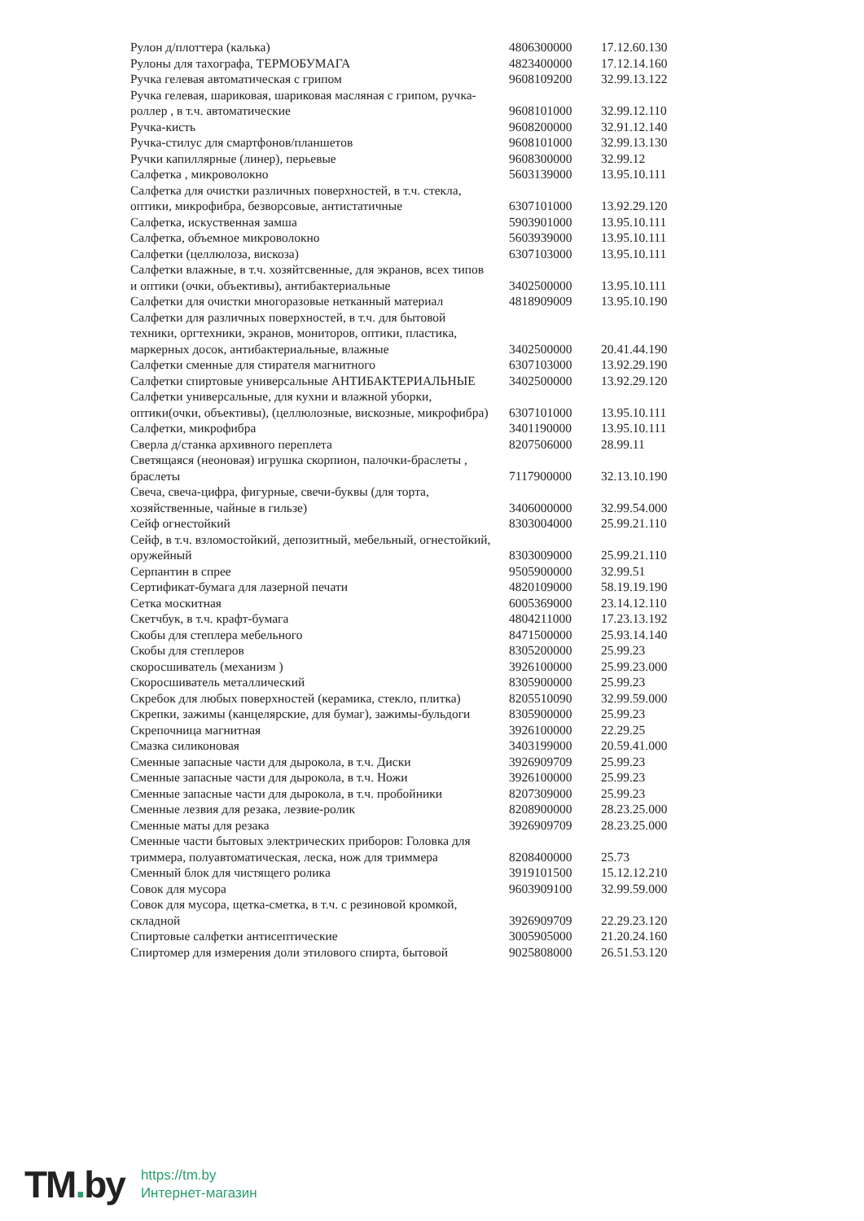| Рулон д/плоттера (калька) | 4806300000 | 17.12.60.130 |
| Рулоны для тахографа, ТЕРМОБУМАГА | 4823400000 | 17.12.14.160 |
| Ручка гелевая автоматическая с грипом | 9608109200 | 32.99.13.122 |
| Ручка гелевая, шариковая, шариковая масляная с грипом, ручка-роллер , в т.ч. автоматические | 9608101000 | 32.99.12.110 |
| Ручка-кисть | 9608200000 | 32.91.12.140 |
| Ручка-стилус для смартфонов/планшетов | 9608101000 | 32.99.13.130 |
| Ручки капиллярные (линер), перьевые | 9608300000 | 32.99.12 |
| Салфетка , микроволокно | 5603139000 | 13.95.10.111 |
| Салфетка для очистки различных поверхностей, в т.ч. стекла, оптики, микрофибра, безворсовые, антистатичные | 6307101000 | 13.92.29.120 |
| Салфетка, искуственная замша | 5903901000 | 13.95.10.111 |
| Салфетка, объемное микроволокно | 5603939000 | 13.95.10.111 |
| Салфетки (целлюлоза, вискоза) | 6307103000 | 13.95.10.111 |
| Салфетки влажные, в т.ч. хозяйтсвенные, для экранов, всех типов и оптики (очки, объективы), антибактериальные | 3402500000 | 13.95.10.111 |
| Салфетки для очистки многоразовые нетканный материал | 4818909009 | 13.95.10.190 |
| Салфетки для различных поверхностей, в т.ч. для бытовой техники, оргтехники, экранов, мониторов, оптики, пластика, маркерных досок, антибактериальные, влажные | 3402500000 | 20.41.44.190 |
| Салфетки сменные для стирателя магнитного | 6307103000 | 13.92.29.190 |
| Салфетки спиртовые универсальные АНТИБАКТЕРИАЛЬНЫЕ | 3402500000 | 13.92.29.120 |
| Салфетки универсальные, для кухни и влажной уборки, оптики(очки, объективы), (целлюлозные, вискозные, микрофибра) | 6307101000 | 13.95.10.111 |
| Салфетки, микрофибра | 3401190000 | 13.95.10.111 |
| Сверла д/станка архивного переплета | 8207506000 | 28.99.11 |
| Светящаяся (неоновая) игрушка скорпион, палочки-браслеты , браслеты | 7117900000 | 32.13.10.190 |
| Свеча, свеча-цифра, фигурные, свечи-буквы (для торта, хозяйственные, чайные в гильзе) | 3406000000 | 32.99.54.000 |
| Сейф огнестойкий | 8303004000 | 25.99.21.110 |
| Сейф, в т.ч. взломостойкий, депозитный, мебельный, огнестойкий, оружейный | 8303009000 | 25.99.21.110 |
| Серпантин в спрее | 9505900000 | 32.99.51 |
| Сертификат-бумага для лазерной печати | 4820109000 | 58.19.19.190 |
| Сетка москитная | 6005369000 | 23.14.12.110 |
| Скетчбук, в т.ч. крафт-бумага | 4804211000 | 17.23.13.192 |
| Скобы для степлера мебельного | 8471500000 | 25.93.14.140 |
| Скобы для степлеров | 8305200000 | 25.99.23 |
| скоросшиватель (механизм ) | 3926100000 | 25.99.23.000 |
| Скоросшиватель металлический | 8305900000 | 25.99.23 |
| Скребок для любых поверхностей (керамика, стекло, плитка) | 8205510090 | 32.99.59.000 |
| Скрепки, зажимы (канцелярские, для бумаг), зажимы-бульдоги | 8305900000 | 25.99.23 |
| Скрепочница магнитная | 3926100000 | 22.29.25 |
| Смазка силиконовая | 3403199000 | 20.59.41.000 |
| Сменные запасные части для дырокола, в т.ч. Диски | 3926909709 | 25.99.23 |
| Сменные запасные части для дырокола, в т.ч. Ножи | 3926100000 | 25.99.23 |
| Сменные запасные части для дырокола, в т.ч. пробойники | 8207309000 | 25.99.23 |
| Сменные лезвия для резака, лезвие-ролик | 8208900000 | 28.23.25.000 |
| Сменные маты для резака | 3926909709 | 28.23.25.000 |
| Сменные части бытовых электрических приборов: Головка для триммера, полуавтоматическая, леска, нож для триммера | 8208400000 | 25.73 |
| Сменный блок для чистящего ролика | 3919101500 | 15.12.12.210 |
| Совок для мусора | 9603909100 | 32.99.59.000 |
| Совок для мусора, щетка-сметка, в т.ч. с резиновой кромкой, складной | 3926909709 | 22.29.23.120 |
| Спиртовые салфетки антисептические | 3005905000 | 21.20.24.160 |
| Спиртомер для измерения доли этилового спирта, бытовой | 9025808000 | 26.51.53.120 |
TM. by
https://tm.by
Интернет-магазин